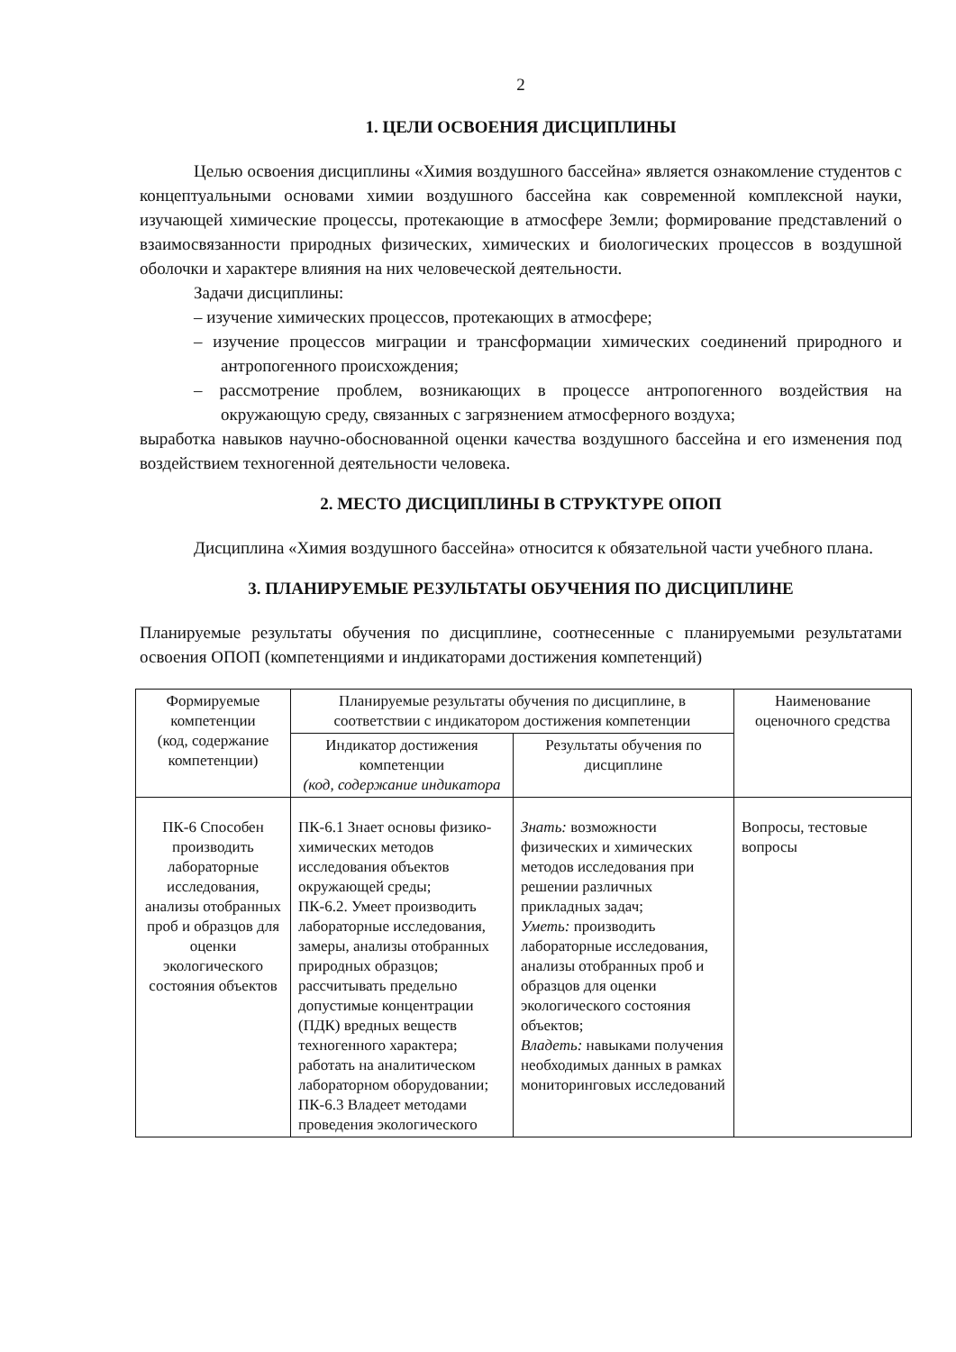2
1. ЦЕЛИ ОСВОЕНИЯ ДИСЦИПЛИНЫ
Целью освоения дисциплины «Химия воздушного бассейна» является ознакомление студентов с концептуальными основами химии воздушного бассейна как современной комплексной науки, изучающей химические процессы, протекающие в атмосфере Земли; формирование представлений о взаимосвязанности природных физических, химических и биологических процессов в воздушной оболочки и характере влияния на них человеческой деятельности.
Задачи дисциплины:
– изучение химических процессов, протекающих в атмосфере;
– изучение процессов миграции и трансформации химических соединений природного и антропогенного происхождения;
– рассмотрение проблем, возникающих в процессе антропогенного воздействия на окружающую среду, связанных с загрязнением атмосферного воздуха;
выработка навыков научно-обоснованной оценки качества воздушного бассейна и его изменения под воздействием техногенной деятельности человека.
2. МЕСТО ДИСЦИПЛИНЫ В СТРУКТУРЕ ОПОП
Дисциплина «Химия воздушного бассейна» относится к обязательной части учебного плана.
3. ПЛАНИРУЕМЫЕ РЕЗУЛЬТАТЫ ОБУЧЕНИЯ ПО ДИСЦИПЛИНЕ
Планируемые результаты обучения по дисциплине, соотнесенные с планируемыми результатами освоения ОПОП (компетенциями и индикаторами достижения компетенций)
| Формируемые компетенции (код, содержание компетенции) | Планируемые результаты обучения по дисциплине, в соответствии с индикатором достижения компетенции | | Наименование оценочного средства |
| --- | --- | --- | --- |
| | Индикатор достижения компетенции (код, содержание индикатора | Результаты обучения по дисциплине | |
| ПК-6 Способен производить лабораторные исследования, анализы отобранных проб и образцов для оценки экологического состояния объектов | ПК-6.1 Знает основы физико-химических методов исследования объектов окружающей среды; ПК-6.2. Умеет производить лабораторные исследования, замеры, анализы отобранных природных образцов; рассчитывать предельно допустимые концентрации (ПДК) вредных веществ техногенного характера; работать на аналитическом лабораторном оборудовании; ПК-6.3 Владеет методами проведения экологического | Знать: возможности физических и химических методов исследования при решении различных прикладных задач; Уметь: производить лабораторные исследования, анализы отобранных проб и образцов для оценки экологического состояния объектов; Владеть: навыками получения необходимых данных в рамках мониторинговых исследований | Вопросы, тестовые вопросы |